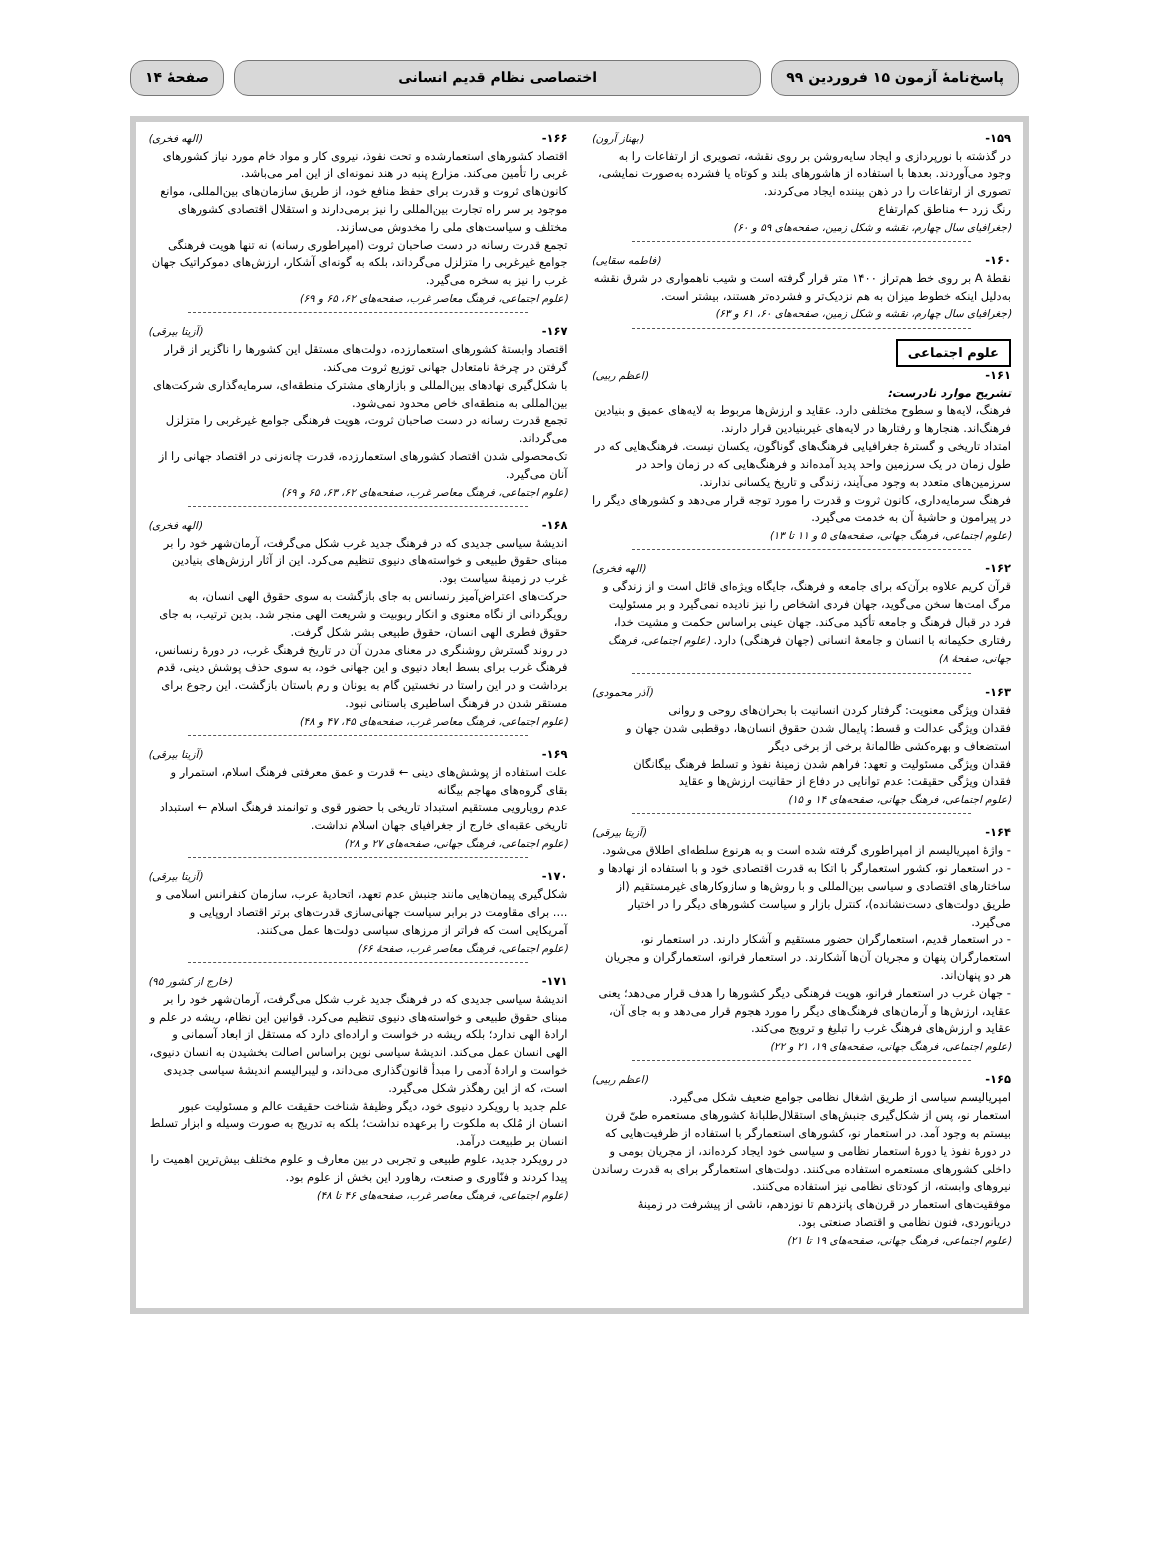پاسخ‌نامهٔ آزمون ۱۵ فروردین ۹۹ اختصاصی نظام قدیم انسانی صفحهٔ ۱۴
۱۵۹- (بهناز آرون)
در گذشته با نورپردازی و ایجاد سایه‌روشن بر روی نقشه، تصویری از ارتفاعات را به وجود می‌آوردند. بعدها با استفاده از هاشورهای بلند و کوتاه یا فشرده به‌صورت نمایشی، تصوری از ارتفاعات را در ذهن بیننده ایجاد می‌کردند.
رنگ زرد ← مناطق کم‌ارتفاع
(جغرافیای سال چهارم، نقشه و شکل زمین، صفحه‌های ۵۹ و ۶۰)
۱۶۰- (فاطمه سقایی)
نقطهٔ A بر روی خط هم‌تراز ۱۴۰۰ متر قرار گرفته است و شیب ناهمواری در شرق نقشه به‌دلیل اینکه خطوط میزان به هم نزدیک‌تر و فشرده‌تر هستند، بیشتر است.
(جغرافیای سال چهارم، نقشه و شکل زمین، صفحه‌های ۶۰، ۶۱ و ۶۳)
علوم اجتماعی
۱۶۱- (اعظم ربیی)
تشریح موارد نادرست:
فرهنگ، لایه‌ها و سطوح مختلفی دارد. عقاید و ارزش‌ها مربوط به لایه‌های عمیق و بنیادین فرهنگ‌اند. هنجارها و رفتارها در لایه‌های غیربنیادین قرار دارند.
امتداد تاریخی و گسترهٔ جغرافیایی فرهنگ‌های گوناگون، یکسان نیست. فرهنگ‌هایی که در طول زمان در یک سرزمین واحد پدید آمده‌اند و فرهنگ‌هایی که در زمان واحد در سرزمین‌های متعدد به وجود می‌آیند، زندگی و تاریخ یکسانی ندارند.
فرهنگ سرمایه‌داری، کانون ثروت و قدرت را مورد توجه قرار می‌دهد و کشورهای دیگر را در پیرامون و حاشیهٔ آن به خدمت می‌گیرد.
(علوم اجتماعی، فرهنگ جهانی، صفحه‌های ۵ و ۱۱ تا ۱۳)
۱۶۲- (الهه فخری)
قرآن کریم علاوه برآن‌که برای جامعه و فرهنگ، جایگاه ویژه‌ای قائل است و از زندگی و مرگ امت‌ها سخن می‌گوید، جهان فردی اشخاص را نیز نادیده نمی‌گیرد و بر مسئولیت فرد در قبال فرهنگ و جامعه تأکید می‌کند. جهان عینی براساس حکمت و مشیت خدا، رفتاری حکیمانه با انسان و جامعهٔ انسانی (جهان فرهنگی) دارد. (علوم اجتماعی، فرهنگ جهانی، صفحهٔ ۸)
۱۶۳- (آذر محمودی)
فقدان ویژگی معنویت: گرفتار کردن انسانیت با بحران‌های روحی و روانی
فقدان ویژگی عدالت و قسط: پایمال شدن حقوق انسان‌ها، دوقطبی شدن جهان و استضعاف و بهره‌کشی ظالمانهٔ برخی از برخی دیگر
فقدان ویژگی مسئولیت و تعهد: فراهم شدن زمینهٔ نفوذ و تسلط فرهنگ بیگانگان
فقدان ویژگی حقیقت: عدم توانایی در دفاع از حقانیت ارزش‌ها و عقاید
(علوم اجتماعی، فرهنگ جهانی، صفحه‌های ۱۴ و ۱۵)
۱۶۴- (آزیتا بیرقی)
- واژهٔ امپریالیسم از امپراطوری گرفته شده است و به هرنوع سلطه‌ای اطلاق می‌شود.
- در استعمار نو، کشور استعمارگر با اتکا به قدرت اقتصادی خود و با استفاده از نهادها و ساختارهای اقتصادی و سیاسی بین‌المللی و با روش‌ها و سازوکارهای غیرمستقیم (از طریق دولت‌های دست‌نشانده)، کنترل بازار و سیاست کشورهای دیگر را در اختیار می‌گیرد.
- در استعمار قدیم، استعمارگران حضور مستقیم و آشکار دارند. در استعمار نو، استعمارگران پنهان و مجریان آن‌ها آشکارند. در استعمار فرانو، استعمارگران و مجریان هر دو پنهان‌اند.
- جهان غرب در استعمار فرانو، هویت فرهنگی دیگر کشورها را هدف قرار می‌دهد؛ یعنی عقاید، ارزش‌ها و آرمان‌های فرهنگ‌های دیگر را مورد هجوم قرار می‌دهد و به جای آن، عقاید و ارزش‌های فرهنگ غرب را تبلیغ و ترویج می‌کند.
(علوم اجتماعی، فرهنگ جهانی، صفحه‌های ۱۹، ۲۱ و ۲۲)
۱۶۵- (اعظم ربیی)
امپریالیسم سیاسی از طریق اشغال نظامی جوامع ضعیف شکل می‌گیرد.
استعمار نو، پس از شکل‌گیری جنبش‌های استقلال‌طلبانهٔ کشورهای مستعمره طیّ قرن بیستم به وجود آمد. در استعمار نو، کشورهای استعمارگر با استفاده از ظرفیت‌هایی که در دورهٔ نفوذ یا دورهٔ استعمار نظامی و سیاسی خود ایجاد کرده‌اند، از مجریان بومی و داخلی کشورهای مستعمره استفاده می‌کنند. دولت‌های استعمارگر برای به قدرت رساندن نیروهای وابسته، از کودتای نظامی نیز استفاده می‌کنند.
موفقیت‌های استعمار در قرن‌های پانزدهم تا نوزدهم، ناشی از پیشرفت در زمینهٔ دریانوردی، فنون نظامی و اقتصاد صنعتی بود.
(علوم اجتماعی، فرهنگ جهانی، صفحه‌های ۱۹ تا ۲۱)
۱۶۶- (الهه فخری)
اقتصاد کشورهای استعمارشده و تحت نفوذ، نیروی کار و مواد خام مورد نیاز کشورهای غربی را تأمین می‌کند. مزارع پنبه در هند نمونه‌ای از این امر می‌باشد.
کانون‌های ثروت و قدرت برای حفظ منافع خود، از طریق سازمان‌های بین‌المللی، موانع موجود بر سر راه تجارت بین‌المللی را نیز برمی‌دارند و استقلال اقتصادی کشورهای مختلف و سیاست‌های ملی را مخدوش می‌سازند.
تجمع قدرت رسانه در دست صاحبان ثروت (امپراطوری رسانه) نه تنها هویت فرهنگی جوامع غیرغربی را متزلزل می‌گرداند، بلکه به گونه‌ای آشکار، ارزش‌های دموکراتیک جهان غرب را نیز به سخره می‌گیرد.
(علوم اجتماعی، فرهنگ معاصر غرب، صفحه‌های ۶۲، ۶۵ و ۶۹)
۱۶۷- (آزیتا بیرقی)
اقتصاد وابستهٔ کشورهای استعمارزده، دولت‌های مستقل این کشورها را ناگزیر از قرار گرفتن در چرخهٔ نامتعادل جهانی توزیع ثروت می‌کند.
با شکل‌گیری نهادهای بین‌المللی و بازارهای مشترک منطقه‌ای، سرمایه‌گذاری شرکت‌های بین‌المللی به منطقه‌ای خاص محدود نمی‌شود.
تجمع قدرت رسانه در دست صاحبان ثروت، هویت فرهنگی جوامع غیرغربی را متزلزل می‌گرداند.
تک‌محصولی شدن اقتصاد کشورهای استعمارزده، قدرت چانه‌زنی در اقتصاد جهانی را از آنان می‌گیرد.
(علوم اجتماعی، فرهنگ معاصر غرب، صفحه‌های ۶۲، ۶۳، ۶۵ و ۶۹)
۱۶۸- (الهه فخری)
اندیشهٔ سیاسی جدیدی که در فرهنگ جدید غرب شکل می‌گرفت، آرمان‌شهر خود را بر مبنای حقوق طبیعی و خواسته‌های دنیوی تنظیم می‌کرد. این از آثار ارزش‌های بنیادین غرب در زمینهٔ سیاست بود.
حرکت‌های اعتراض‌آمیز رنسانس به جای بازگشت به سوی حقوق الهی انسان، به رویگردانی از نگاه معنوی و انکار ربوبیت و شریعت الهی منجر شد. بدین ترتیب، به جای حقوق فطری الهی انسان، حقوق طبیعی بشر شکل گرفت.
در روند گسترش روشنگری در معنای مدرن آن در تاریخ فرهنگ غرب، در دورهٔ رنسانس، فرهنگ غرب برای بسط ابعاد دنیوی و این جهانی خود، به سوی حذف پوشش دینی، قدم برداشت و در این راستا در نخستین گام به یونان و رم باستان بازگشت. این رجوع برای مستقر شدن در فرهنگ اساطیری باستانی نبود.
(علوم اجتماعی، فرهنگ معاصر غرب، صفحه‌های ۴۵، ۴۷ و ۴۸)
۱۶۹- (آزیتا بیرقی)
علت استفاده از پوشش‌های دینی ← قدرت و عمق معرفتی فرهنگ اسلام، استمرار و بقای گروه‌های مهاجم بیگانه
عدم رویارویی مستقیم استبداد تاریخی با حضور قوی و توانمند فرهنگ اسلام ← استبداد تاریخی عقبه‌ای خارج از جغرافیای جهان اسلام نداشت.
(علوم اجتماعی، فرهنگ جهانی، صفحه‌های ۲۷ و ۲۸)
۱۷۰- (آزیتا بیرقی)
شکل‌گیری پیمان‌هایی مانند جنبش عدم تعهد، اتحادیهٔ عرب، سازمان کنفرانس اسلامی و .... برای مقاومت در برابر سیاست جهانی‌سازی قدرت‌های برتر اقتصاد اروپایی و آمریکایی است که فراتر از مرزهای سیاسی دولت‌ها عمل می‌کنند.
(علوم اجتماعی، فرهنگ معاصر غرب، صفحهٔ ۶۶)
۱۷۱- (خارج از کشور ۹۵)
اندیشهٔ سیاسی جدیدی که در فرهنگ جدید غرب شکل می‌گرفت، آرمان‌شهر خود را بر مبنای حقوق طبیعی و خواسته‌های دنیوی تنظیم می‌کرد. قوانین این نظام، ریشه در علم و ارادهٔ الهی ندارد؛ بلکه ریشه در خواست و اراده‌ای دارد که مستقل از ابعاد آسمانی و الهی انسان عمل می‌کند. اندیشهٔ سیاسی نوین براساس اصالت بخشیدن به انسان دنیوی، خواست و ارادهٔ آدمی را مبدأ قانون‌گذاری می‌داند، و لیبرالیسم اندیشهٔ سیاسی جدیدی است، که از این رهگذر شکل می‌گیرد.
علم جدید با رویکرد دنیوی خود، دیگر وظیفهٔ شناخت حقیقت عالم و مسئولیت عبور انسان از مُلک به ملکوت را برعهده نداشت؛ بلکه به تدریج به صورت وسیله و ابزار تسلط انسان بر طبیعت درآمد.
در رویکرد جدید، علوم طبیعی و تجربی در بین معارف و علوم مختلف بیش‌ترین اهمیت را پیدا کردند و فنّاوری و صنعت، رهاورد این بخش از علوم بود.
(علوم اجتماعی، فرهنگ معاصر غرب، صفحه‌های ۴۶ تا ۴۸)